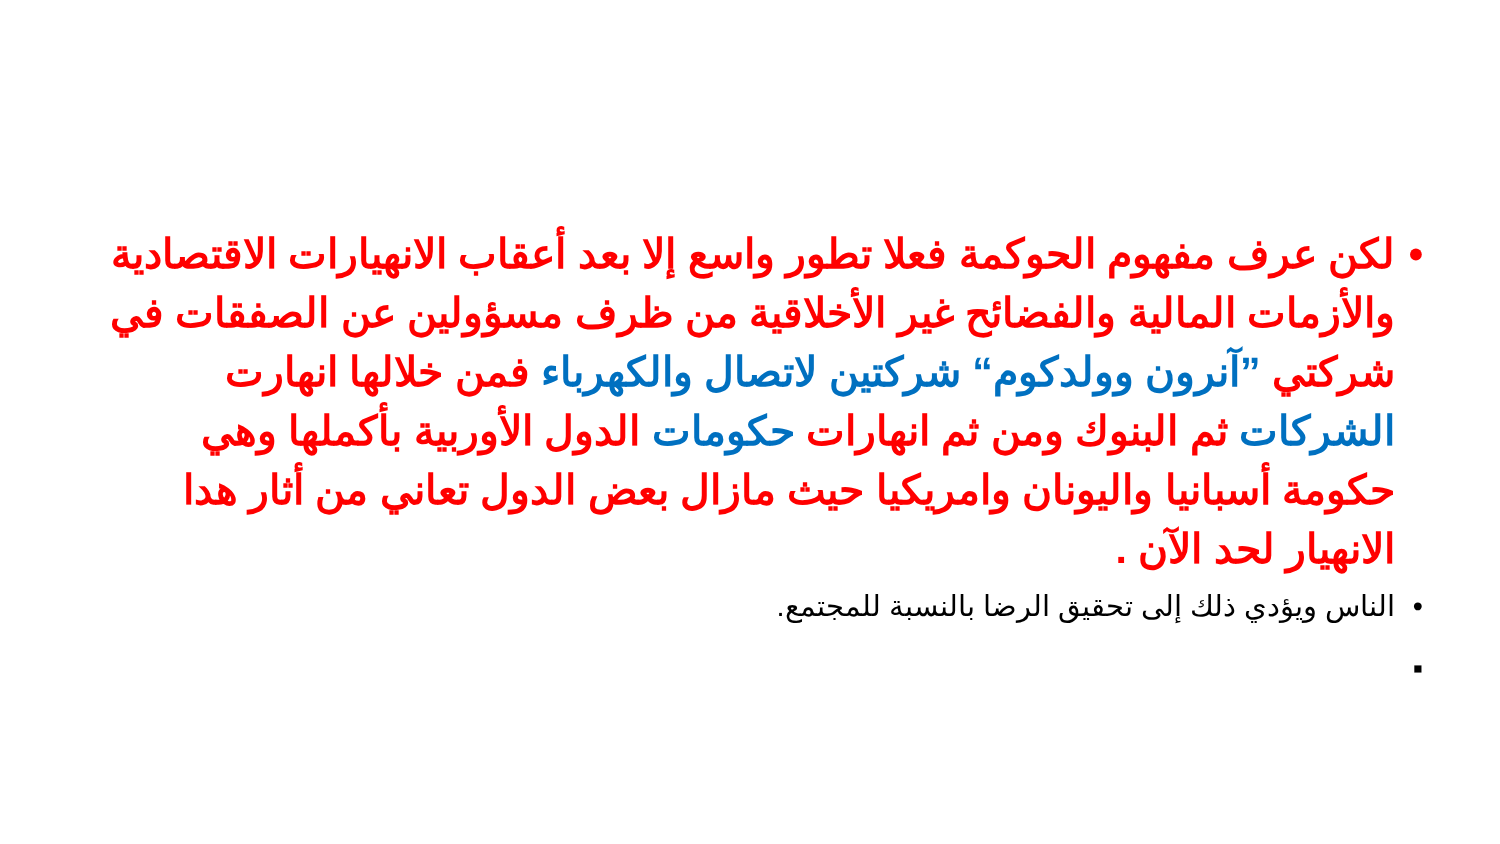• لكن عرف مفهوم الحوكمة فعلا تطور واسع إلا بعد أعقاب الانهيارات الاقتصادية والأزمات المالية والفضائح غير الأخلاقية من ظرف مسؤولين عن الصفقات في شركتي ”آنرون وولدكوم“ شركتين لاتصال والكهرباء فمن خلالها انهارت الشركات ثم البنوك ومن ثم انهارات حكومات الدول الأوربية بأكملها وهي حكومة أسبانيا واليونان وامريكيا حيث مازال بعض الدول تعاني من أثار هدا الانهيار لحد الآن .
• الناس ويؤدي ذلك إلى تحقيق الرضا بالنسبة للمجتمع.
▪